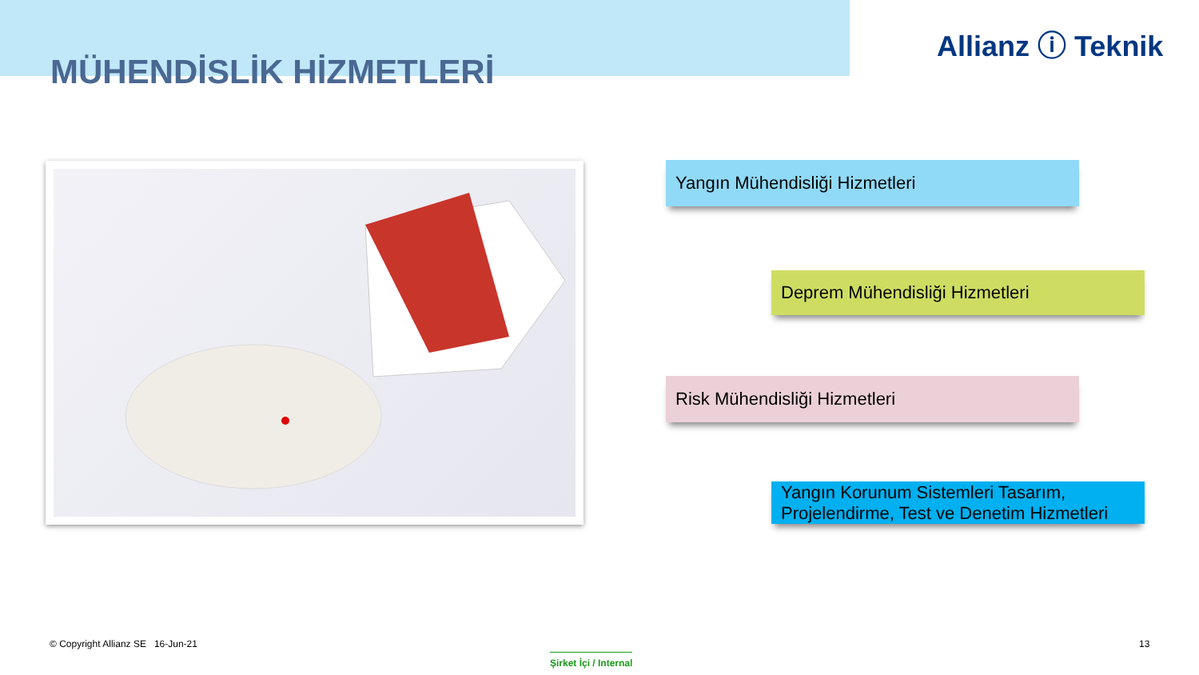Allianz ⓘ Teknik
MÜHENDİSLİK HİZMETLERİ
Yangın Mühendisliği Hizmetleri
Deprem Mühendisliği Hizmetleri
Risk Mühendisliği Hizmetleri
Yangın Korunum Sistemleri Tasarım,
Projelendirme, Test ve Denetim Hizmetleri
© Copyright Allianz SE 16-Jun-21
Şirket İçi / Internal
13